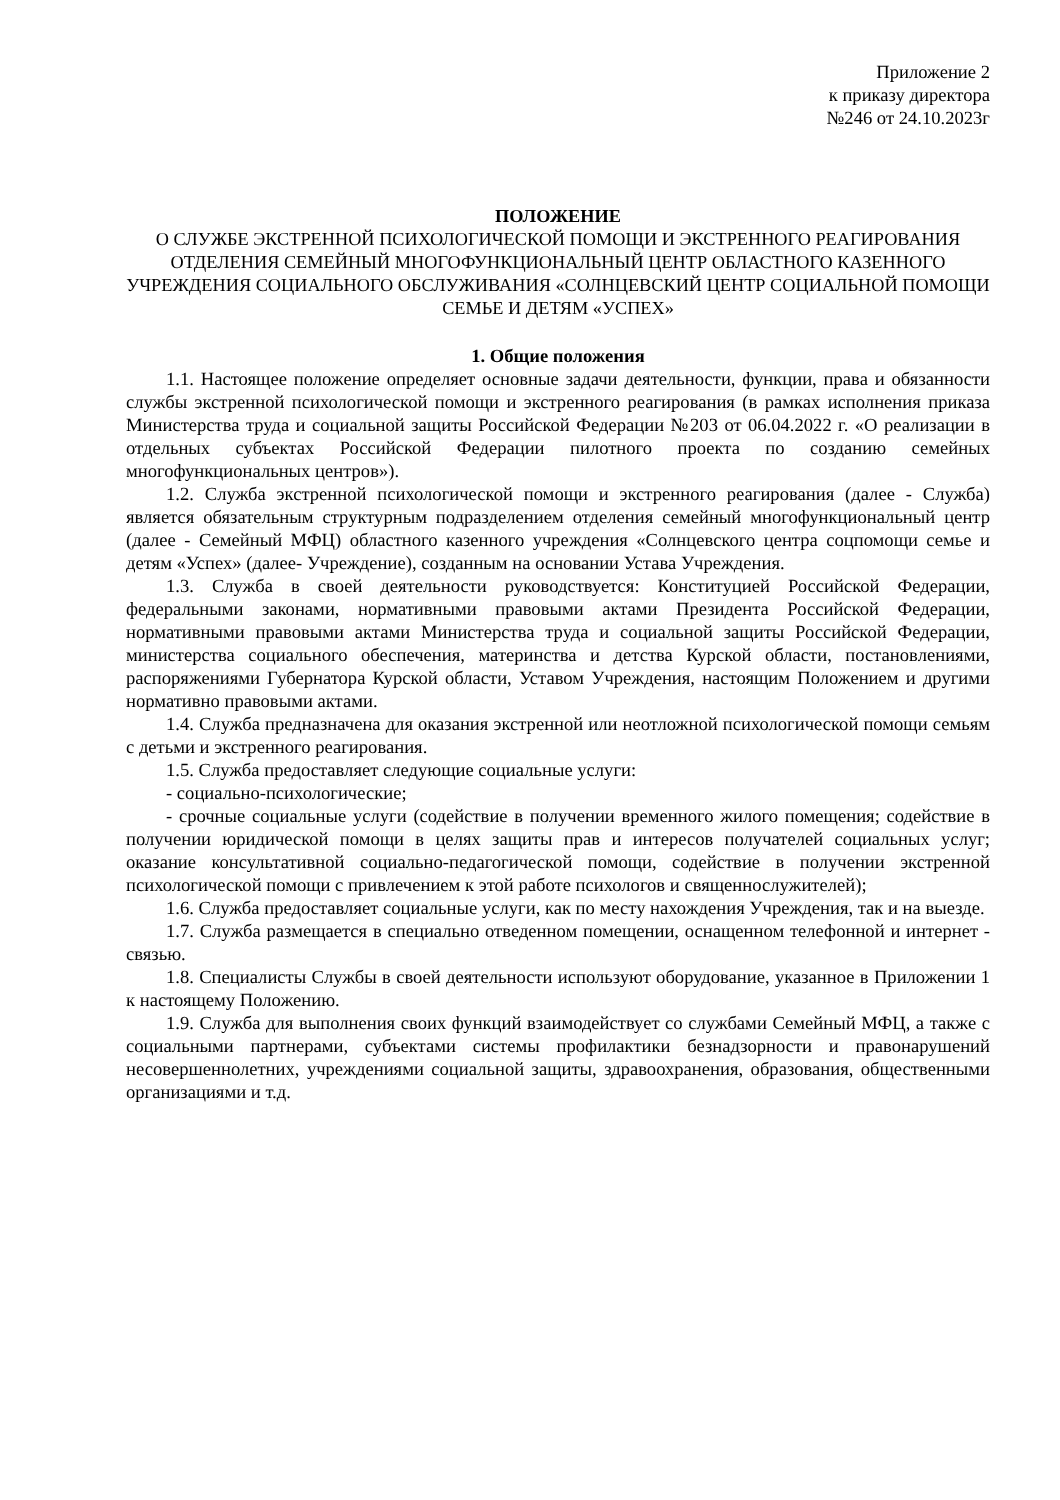Приложение 2
к приказу директора
№246 от 24.10.2023г
ПОЛОЖЕНИЕ
О СЛУЖБЕ ЭКСТРЕННОЙ ПСИХОЛОГИЧЕСКОЙ ПОМОЩИ И ЭКСТРЕННОГО РЕАГИРОВАНИЯ ОТДЕЛЕНИЯ СЕМЕЙНЫЙ МНОГОФУНКЦИОНАЛЬНЫЙ ЦЕНТР ОБЛАСТНОГО КАЗЕННОГО УЧРЕЖДЕНИЯ СОЦИАЛЬНОГО ОБСЛУЖИВАНИЯ «СОЛНЦЕВСКИЙ ЦЕНТР СОЦИАЛЬНОЙ ПОМОЩИ СЕМЬЕ И ДЕТЯМ «УСПЕХ»
1. Общие положения
1.1. Настоящее положение определяет основные задачи деятельности, функции, права и обязанности службы экстренной психологической помощи и экстренного реагирования (в рамках исполнения приказа Министерства труда и социальной защиты Российской Федерации №203 от 06.04.2022 г. «О реализации в отдельных субъектах Российской Федерации пилотного проекта по созданию семейных многофункциональных центров»).
1.2. Служба экстренной психологической помощи и экстренного реагирования (далее - Служба) является обязательным структурным подразделением отделения семейный многофункциональный центр (далее - Семейный МФЦ) областного казенного учреждения «Солнцевского центра соцпомощи семье и детям «Успех» (далее- Учреждение), созданным на основании Устава Учреждения.
1.3. Служба в своей деятельности руководствуется: Конституцией Российской Федерации, федеральными законами, нормативными правовыми актами Президента Российской Федерации, нормативными правовыми актами Министерства труда и социальной защиты Российской Федерации, министерства социального обеспечения, материнства и детства Курской области, постановлениями, распоряжениями Губернатора Курской области, Уставом Учреждения, настоящим Положением и другими нормативно правовыми актами.
1.4. Служба предназначена для оказания экстренной или неотложной психологической помощи семьям с детьми и экстренного реагирования.
1.5. Служба предоставляет следующие социальные услуги:
- социально-психологические;
- срочные социальные услуги (содействие в получении временного жилого помещения; содействие в получении юридической помощи в целях защиты прав и интересов получателей социальных услуг; оказание консультативной социально-педагогической помощи, содействие в получении экстренной психологической помощи с привлечением к этой работе психологов и священнослужителей);
1.6. Служба предоставляет социальные услуги, как по месту нахождения Учреждения, так и на выезде.
1.7. Служба размещается в специально отведенном помещении, оснащенном телефонной и интернет - связью.
1.8. Специалисты Службы в своей деятельности используют оборудование, указанное в Приложении 1 к настоящему Положению.
1.9. Служба для выполнения своих функций взаимодействует со службами Семейный МФЦ, а также с социальными партнерами, субъектами системы профилактики безнадзорности и правонарушений несовершеннолетних, учреждениями социальной защиты, здравоохранения, образования, общественными организациями и т.д.